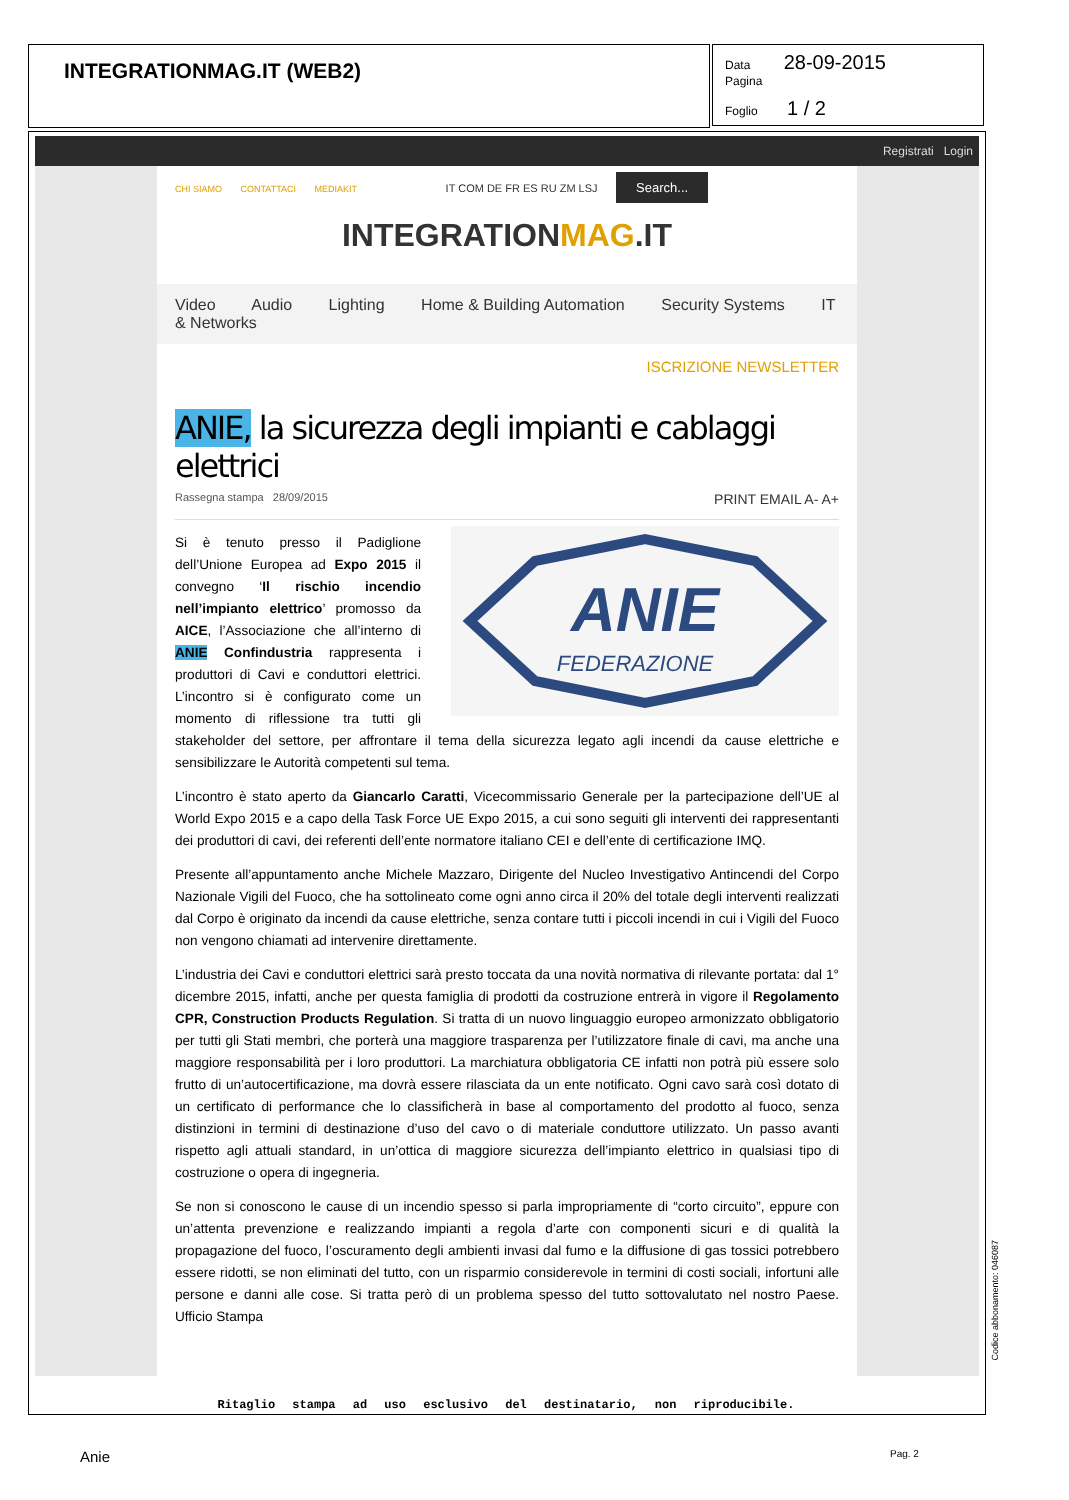INTEGRATIONMAG.IT (WEB2)
Data 28-09-2015
Pagina
Foglio 1 / 2
Registrati Login
CHI SIAMO CONTATTACI MEDIAKIT IT COM DE FR ES RU ZM LSJ Search...
INTEGRATIONMAG.IT
Video Audio Lighting Home & Building Automation Security Systems IT & Networks
ISCRIZIONE NEWSLETTER
ANIE, la sicurezza degli impianti e cablaggi elettrici
Rassegna stampa 28/09/2015 PRINT EMAIL A- A+
ANIE
FEDERAZIONE
Si è tenuto presso il Padiglione dell’Unione Europea ad Expo 2015 il convegno ‘Il rischio incendio nell’impianto elettrico’ promosso da AICE, l’Associazione che all’interno di ANIE Confindustria rappresenta i produttori di Cavi e conduttori elettrici. L’incontro si è configurato come un momento di riflessione tra tutti gli stakeholder del settore, per affrontare il tema della sicurezza legato agli incendi da cause elettriche e sensibilizzare le Autorità competenti sul tema.
L’incontro è stato aperto da Giancarlo Caratti, Vicecommissario Generale per la partecipazione dell’UE al World Expo 2015 e a capo della Task Force UE Expo 2015, a cui sono seguiti gli interventi dei rappresentanti dei produttori di cavi, dei referenti dell’ente normatore italiano CEI e dell’ente di certificazione IMQ.
Presente all’appuntamento anche Michele Mazzaro, Dirigente del Nucleo Investigativo Antincendi del Corpo Nazionale Vigili del Fuoco, che ha sottolineato come ogni anno circa il 20% del totale degli interventi realizzati dal Corpo è originato da incendi da cause elettriche, senza contare tutti i piccoli incendi in cui i Vigili del Fuoco non vengono chiamati ad intervenire direttamente.
L’industria dei Cavi e conduttori elettrici sarà presto toccata da una novità normativa di rilevante portata: dal 1° dicembre 2015, infatti, anche per questa famiglia di prodotti da costruzione entrerà in vigore il Regolamento CPR, Construction Products Regulation. Si tratta di un nuovo linguaggio europeo armonizzato obbligatorio per tutti gli Stati membri, che porterà una maggiore trasparenza per l’utilizzatore finale di cavi, ma anche una maggiore responsabilità per i loro produttori. La marchiatura obbligatoria CE infatti non potrà più essere solo frutto di un’autocertificazione, ma dovrà essere rilasciata da un ente notificato. Ogni cavo sarà così dotato di un certificato di performance che lo classificherà in base al comportamento del prodotto al fuoco, senza distinzioni in termini di destinazione d’uso del cavo o di materiale conduttore utilizzato. Un passo avanti rispetto agli attuali standard, in un’ottica di maggiore sicurezza dell’impianto elettrico in qualsiasi tipo di costruzione o opera di ingegneria.
Se non si conoscono le cause di un incendio spesso si parla impropriamente di “corto circuito”, eppure con un’attenta prevenzione e realizzando impianti a regola d’arte con componenti sicuri e di qualità la propagazione del fuoco, l’oscuramento degli ambienti invasi dal fumo e la diffusione di gas tossici potrebbero essere ridotti, se non eliminati del tutto, con un risparmio considerevole in termini di costi sociali, infortuni alle persone e danni alle cose. Si tratta però di un problema spesso del tutto sottovalutato nel nostro Paese. Ufficio Stampa
Ritaglio stampa ad uso esclusivo del destinatario, non riproducibile.
Codice abbonamento: 046087
Anie Pag. 2